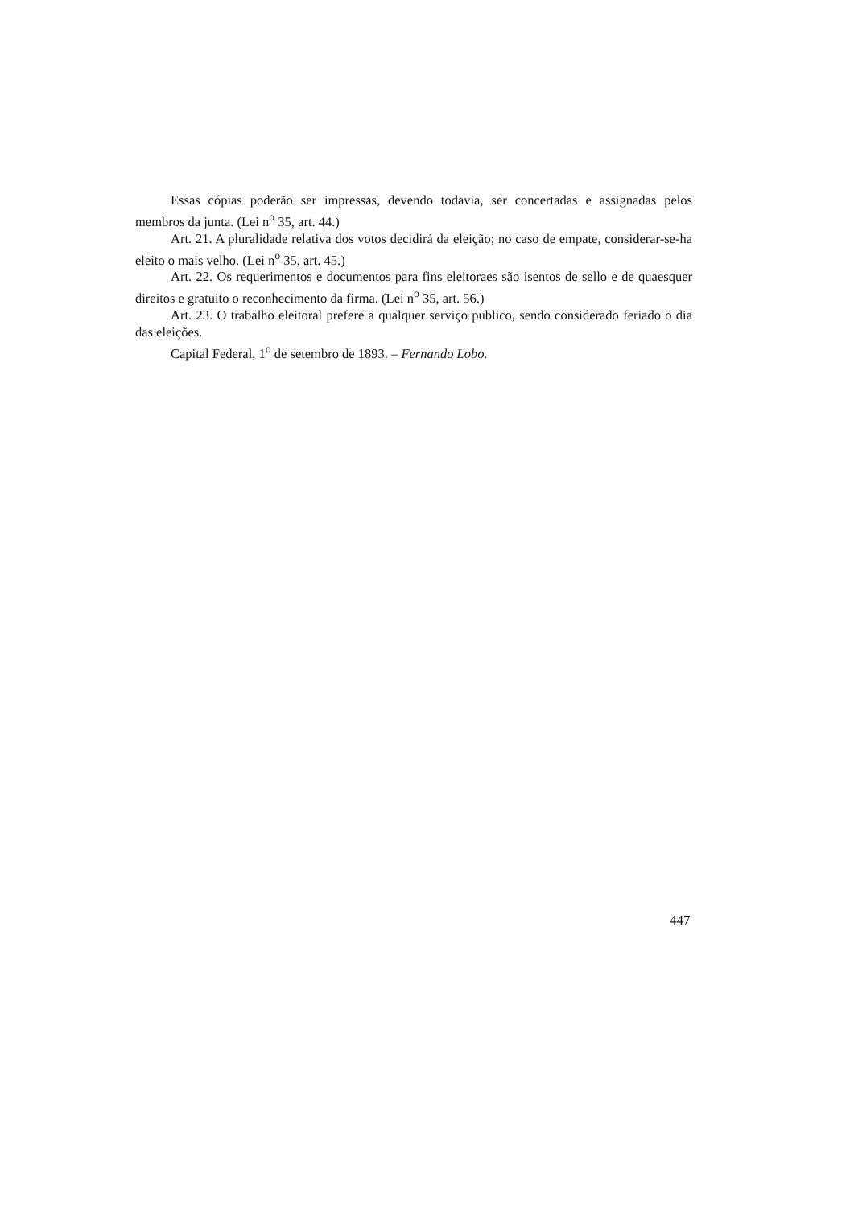Essas cópias poderão ser impressas, devendo todavia, ser concertadas e assignadas pelos membros da junta. (Lei n<sup>o</sup> 35, art. 44.)
Art. 21. A pluralidade relativa dos votos decidirá da eleição; no caso de empate, considerar-se-ha eleito o mais velho. (Lei n<sup>o</sup> 35, art. 45.)
Art. 22. Os requerimentos e documentos para fins eleitoraes são isentos de sello e de quaesquer direitos e gratuito o reconhecimento da firma. (Lei n<sup>o</sup> 35, art. 56.)
Art. 23. O trabalho eleitoral prefere a qualquer serviço publico, sendo considerado feriado o dia das eleições.
Capital Federal, 1<sup>o</sup> de setembro de 1893. – Fernando Lobo.
447